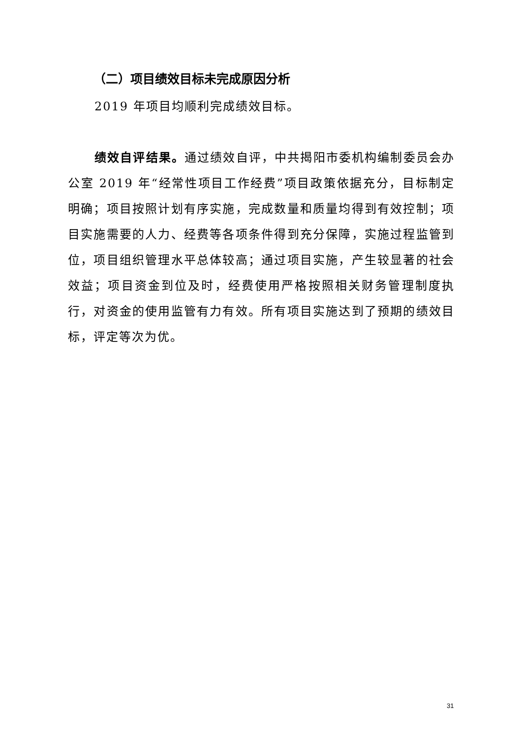（二）项目绩效目标未完成原因分析
2019 年项目均顺利完成绩效目标。
绩效自评结果。通过绩效自评，中共揭阳市委机构编制委员会办公室 2019 年“经常性项目工作经费”项目政策依据充分，目标制定明确；项目按照计划有序实施，完成数量和质量均得到有效控制；项目实施需要的人力、经费等各项条件得到充分保障，实施过程监管到位，项目组织管理水平总体较高；通过项目实施，产生较显著的社会效益；项目资金到位及时，经费使用严格按照相关财务管理制度执行，对资金的使用监管有力有效。所有项目实施达到了预期的绩效目标，评定等次为优。
31